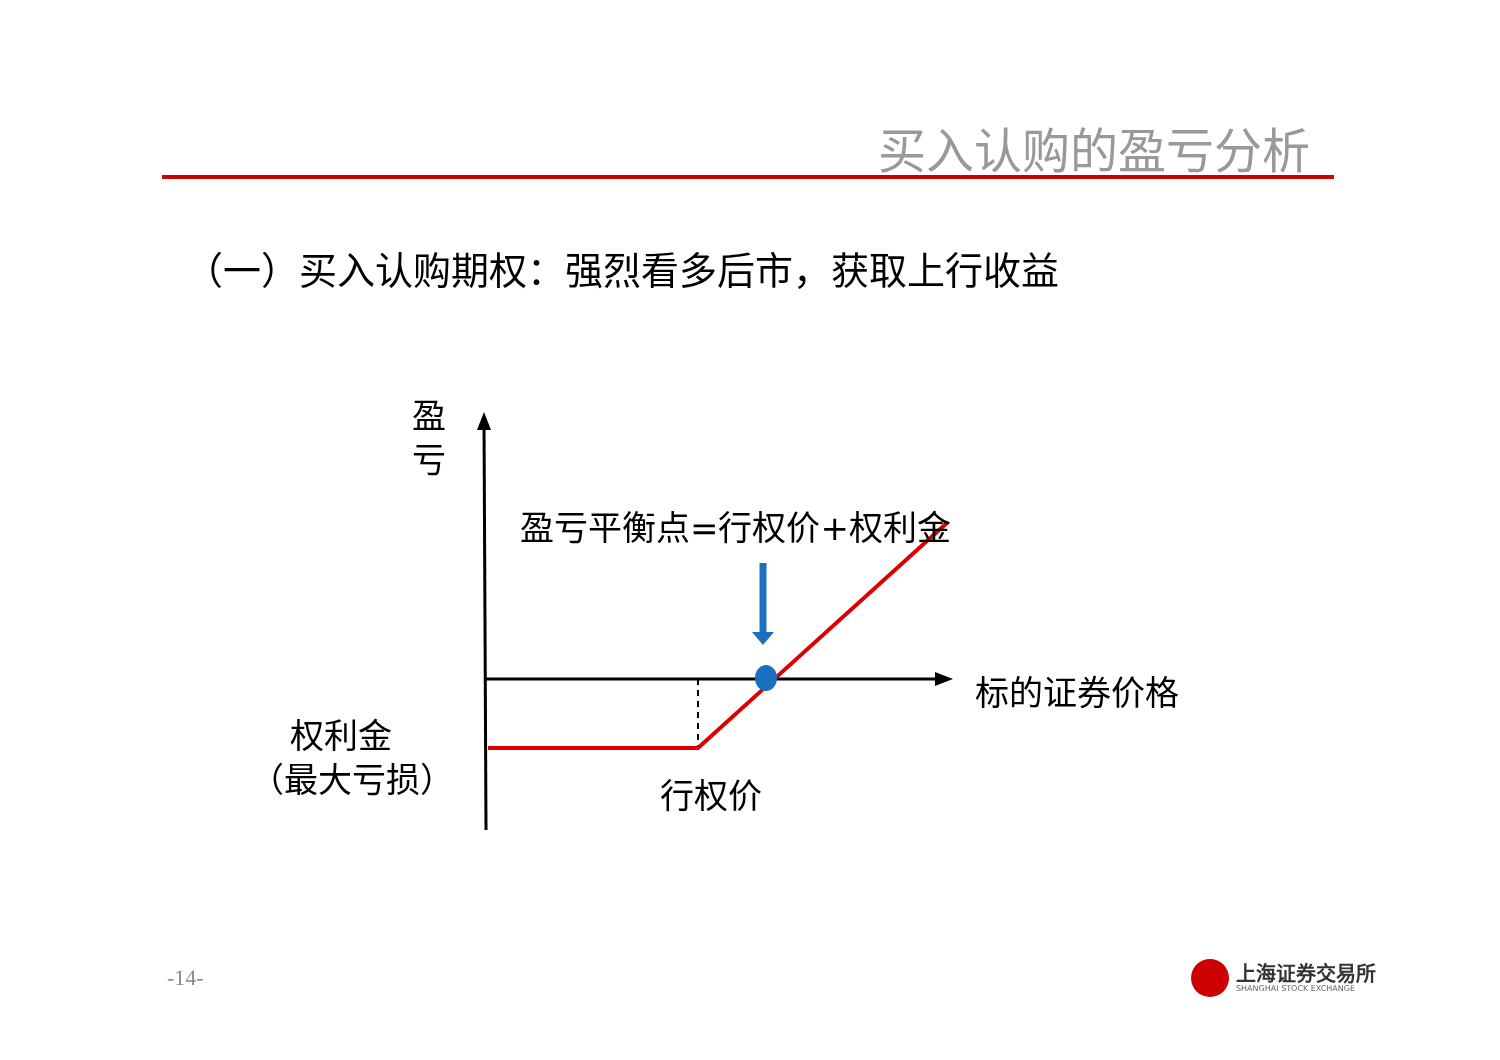买入认购的盈亏分析
（一）买入认购期权：强烈看多后市，获取上行收益
盈
亏
盈亏平衡点=行权价+权利金
标的证券价格
权利金
（最大亏损）
行权价
-14-
上海证券交易所
SHANGHAI STOCK EXCHANGE